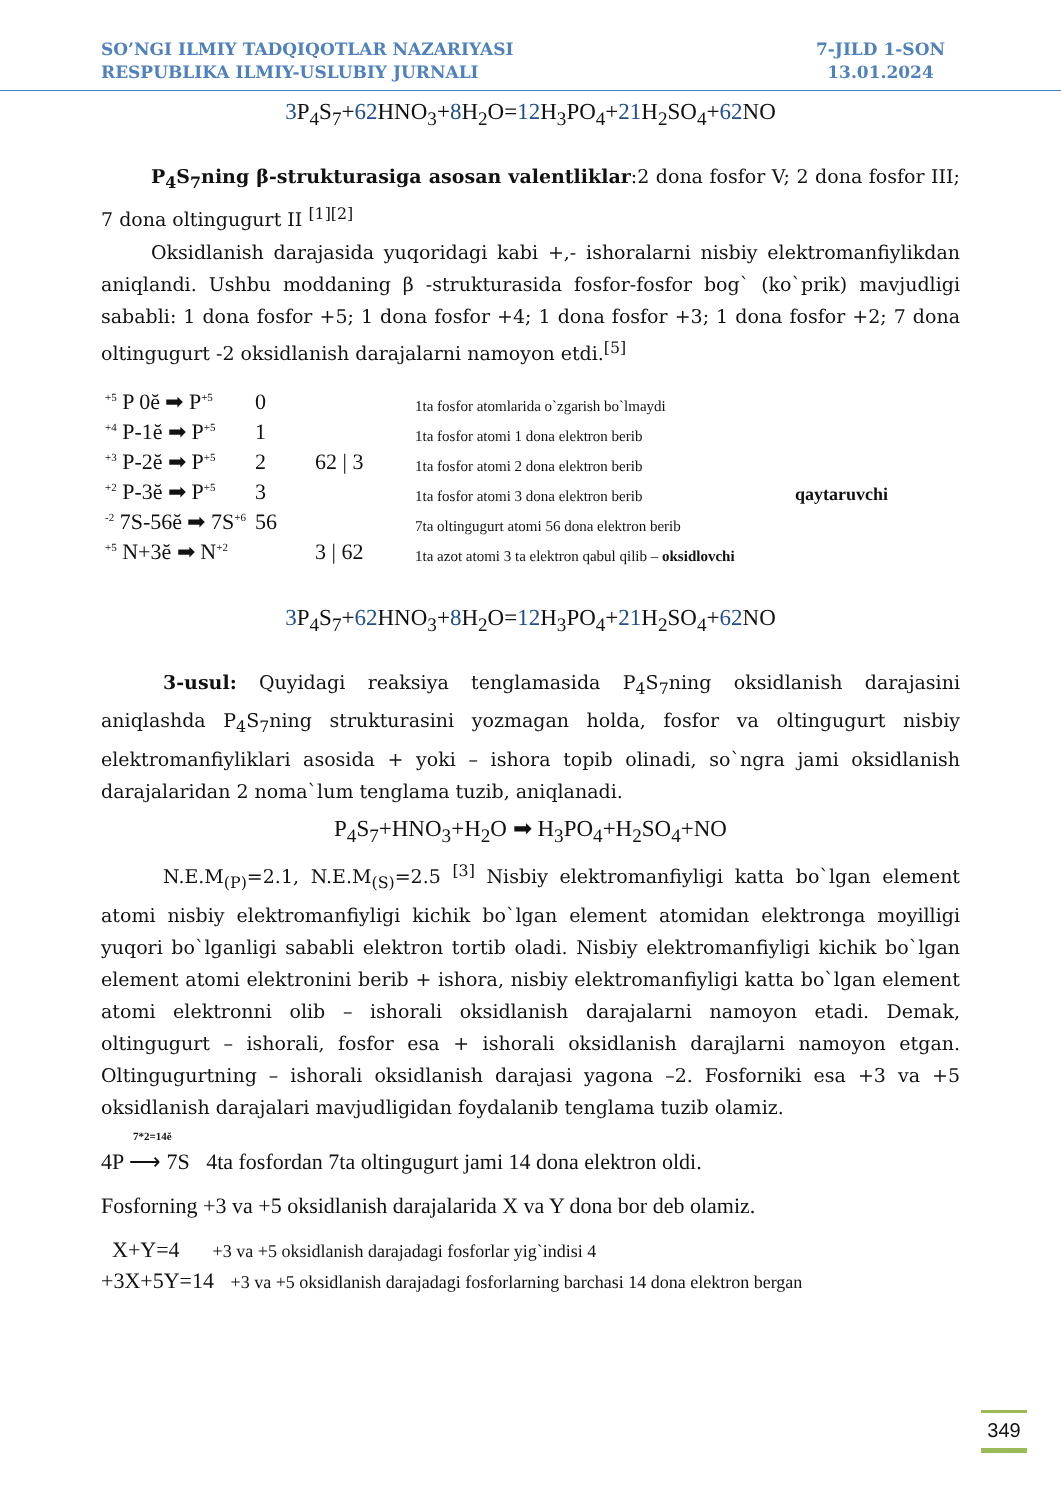SO’NGI ILMIY TADQIQOTLAR NAZARIYASI
RESPUBLIKA ILMIY-USLUBIY JURNALI
7-JILD 1-SON
13.01.2024
3 P<sub>4</sub>S<sub>7</sub>+62 HNO<sub>3</sub>+8 H<sub>2</sub>O=12 H<sub>3</sub>PO<sub>4</sub>+21 H<sub>2</sub>SO<sub>4</sub>+62 NO
P<sub>4</sub>S<sub>7</sub>ning β-strukturasiga asosan valentliklar:2 dona fosfor V; 2 dona fosfor III; 7 dona oltingugurt II <sup>[1][2]</sup>
Oksidlanish darajasida yuqoridagi kabi +,- ishoralarni nisbiy elektromanfiylikdan aniqlandi. Ushbu moddaning β -strukturasida fosfor-fosfor bog` (ko`prik) mavjudligi sababli: 1 dona fosfor +5; 1 dona fosfor +4; 1 dona fosfor +3; 1 dona fosfor +2; 7 dona oltingugurt -2 oksidlanish darajalarni namoyon etdi.<sup>[5]</sup>
<sup>+5</sup> P 0ĕ ➡ P<sup>+5</sup>
0
1ta fosfor atomlarida o`zgarish bo`lmaydi
<sup>+4</sup> P-1ĕ ➡ P<sup>+5</sup>
1
1ta fosfor atomi 1 dona elektron berib
<sup>+3</sup> P-2ĕ ➡ P<sup>+5</sup>
2
62 | 3
1ta fosfor atomi 2 dona elektron berib
<sup>+2</sup> P-3ĕ ➡ P<sup>+5</sup>
3
1ta fosfor atomi 3 dona elektron berib
qaytaruvchi
<sup>-2</sup> 7S-56ĕ ➡ 7S<sup>+6</sup>
56
7ta oltingugurt atomi 56 dona elektron berib
<sup>+5</sup> N+3ĕ ➡ N<sup>+2</sup>
3 | 62
1ta azot atomi 3 ta elektron qabul qilib – oksidlovchi
3 P<sub>4</sub>S<sub>7</sub>+62 HNO<sub>3</sub>+8 H<sub>2</sub>O=12 H<sub>3</sub>PO<sub>4</sub>+21 H<sub>2</sub>SO<sub>4</sub>+62 NO
3-usul: Quyidagi reaksiya tenglamasida P<sub>4</sub>S<sub>7</sub>ning oksidlanish darajasini aniqlashda P<sub>4</sub>S<sub>7</sub>ning strukturasini yozmagan holda, fosfor va oltingugurt nisbiy elektromanfiyliklari asosida + yoki – ishora topib olinadi, so`ngra jami oksidlanish darajalaridan 2 noma`lum tenglama tuzib, aniqlanadi.
P<sub>4</sub>S<sub>7</sub>+HNO<sub>3</sub>+H<sub>2</sub>O ➡ H<sub>3</sub>PO<sub>4</sub>+H<sub>2</sub>SO<sub>4</sub>+NO
N.E.M<sub>(P)</sub>=2.1, N.E.M<sub>(S)</sub>=2.5 <sup>[3]</sup> Nisbiy elektromanfiyligi katta bo`lgan element atomi nisbiy elektromanfiyligi kichik bo`lgan element atomidan elektronga moyilligi yuqori bo`lganligi sababli elektron tortib oladi. Nisbiy elektromanfiyligi kichik bo`lgan element atomi elektronini berib + ishora, nisbiy elektromanfiyligi katta bo`lgan element atomi elektronni olib – ishorali oksidlanish darajalarni namoyon etadi. Demak, oltingugurt – ishorali, fosfor esa + ishorali oksidlanish darajlarni namoyon etgan. Oltingugurtning – ishorali oksidlanish darajasi yagona –2. Fosforniki esa +3 va +5 oksidlanish darajalari mavjudligidan foydalanib tenglama tuzib olamiz.
7*2=14ĕ
4P ⟶ 7S 4ta fosfordan 7ta oltingugurt jami 14 dona elektron oldi.
Fosforning +3 va +5 oksidlanish darajalarida X va Y dona bor deb olamiz.
X+Y=4 +3 va +5 oksidlanish darajadagi fosforlar yig`indisi 4
+3X+5Y=14 +3 va +5 oksidlanish darajadagi fosforlarning barchasi 14 dona elektron bergan
349